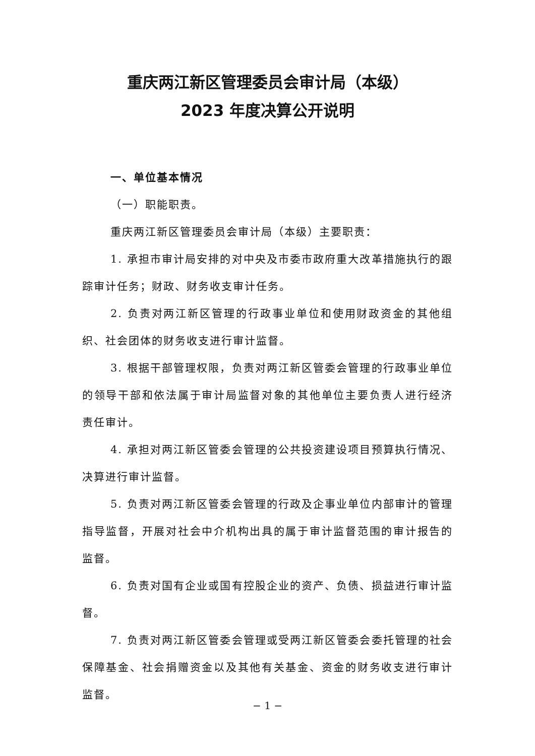重庆两江新区管理委员会审计局（本级）
2023 年度决算公开说明
一、单位基本情况
（一）职能职责。
重庆两江新区管理委员会审计局（本级）主要职责：
1. 承担市审计局安排的对中央及市委市政府重大改革措施执行的跟踪审计任务；财政、财务收支审计任务。
2. 负责对两江新区管理的行政事业单位和使用财政资金的其他组织、社会团体的财务收支进行审计监督。
3. 根据干部管理权限，负责对两江新区管委会管理的行政事业单位的领导干部和依法属于审计局监督对象的其他单位主要负责人进行经济责任审计。
4. 承担对两江新区管委会管理的公共投资建设项目预算执行情况、决算进行审计监督。
5. 负责对两江新区管委会管理的行政及企事业单位内部审计的管理指导监督，开展对社会中介机构出具的属于审计监督范围的审计报告的监督。
6. 负责对国有企业或国有控股企业的资产、负债、损益进行审计监督。
7. 负责对两江新区管委会管理或受两江新区管委会委托管理的社会保障基金、社会捐赠资金以及其他有关基金、资金的财务收支进行审计监督。
− 1 −